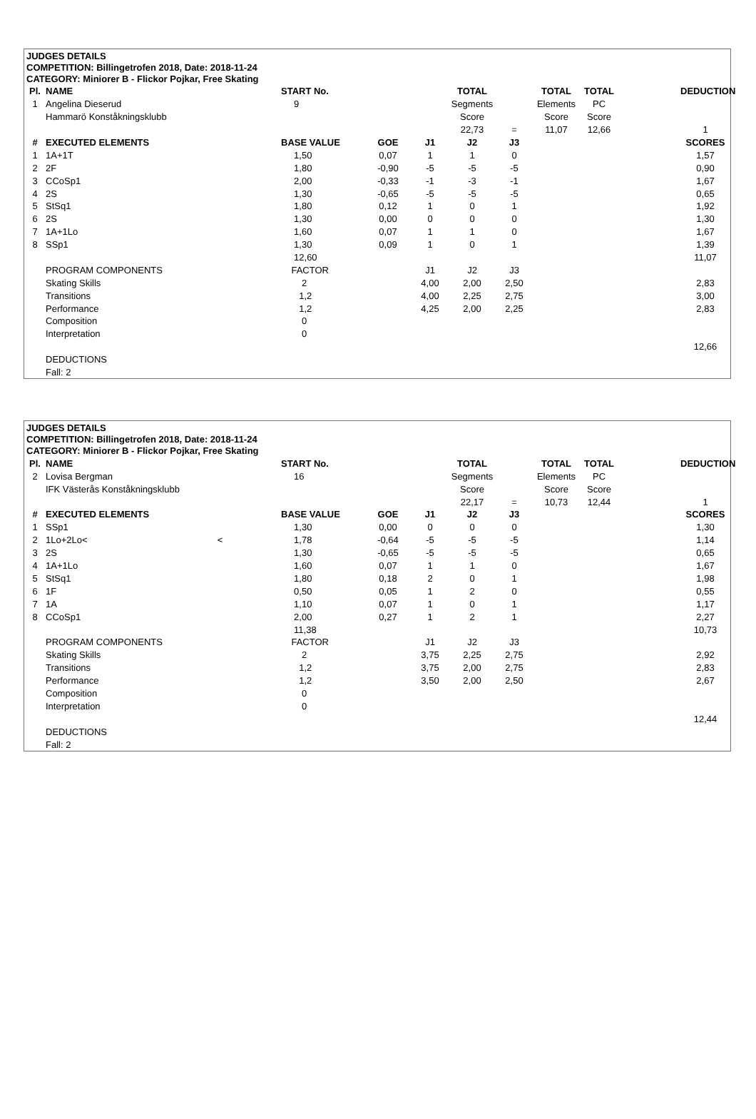JUDGES DETAILS
COMPETITION: Billingetrofen 2018, Date: 2018-11-24
CATEGORY: Miniorer B - Flickor Pojkar, Free Skating
| Pl. | NAME | | START No. | | | TOTAL | | TOTAL | TOTAL | | DEDUCTION |
| 1 | Angelina Dieserud | | 9 | | | Segments | | Elements | PC | | |
| | Hammarö Konståkningsklubb | | | | | Score | | Score | Score | | |
| | | | | | | 22,73 | = | 11,07 | 12,66 | | 1 |
| # | EXECUTED ELEMENTS | | BASE VALUE | GOE | J1 | J2 | J3 | | | | SCORES |
| 1 | 1A+1T | | 1,50 | 0,07 | 1 | 1 | 0 | | | | 1,57 |
| 2 | 2F | | 1,80 | -0,90 | -5 | -5 | -5 | | | | 0,90 |
| 3 | CCoSp1 | | 2,00 | -0,33 | -1 | -3 | -1 | | | | 1,67 |
| 4 | 2S | | 1,30 | -0,65 | -5 | -5 | -5 | | | | 0,65 |
| 5 | StSq1 | | 1,80 | 0,12 | 1 | 0 | 1 | | | | 1,92 |
| 6 | 2S | | 1,30 | 0,00 | 0 | 0 | 0 | | | | 1,30 |
| 7 | 1A+1Lo | | 1,60 | 0,07 | 1 | 1 | 0 | | | | 1,67 |
| 8 | SSp1 | | 1,30 | 0,09 | 1 | 0 | 1 | | | | 1,39 |
| | | | 12,60 | | | | | | | | 11,07 |
| | PROGRAM COMPONENTS | | FACTOR | | J1 | J2 | J3 | | | | |
| | Skating Skills | | 2 | | 4,00 | 2,00 | 2,50 | | | | 2,83 |
| | Transitions | | 1,2 | | 4,00 | 2,25 | 2,75 | | | | 3,00 |
| | Performance | | 1,2 | | 4,25 | 2,00 | 2,25 | | | | 2,83 |
| | Composition | | 0 | | | | | | | | |
| | Interpretation | | 0 | | | | | | | | |
| | | | | | | | | | | | 12,66 |
| | DEDUCTIONS | | | | | | | | | | |
| | Fall: 2 | | | | | | | | | | |
JUDGES DETAILS
COMPETITION: Billingetrofen 2018, Date: 2018-11-24
CATEGORY: Miniorer B - Flickor Pojkar, Free Skating
| Pl. | NAME | | START No. | | | TOTAL | | TOTAL | TOTAL | | DEDUCTION |
| 2 | Lovisa Bergman | | 16 | | | Segments | | Elements | PC | | |
| | IFK Västerås Konståkningsklubb | | | | | Score | | Score | Score | | |
| | | | | | | 22,17 | = | 10,73 | 12,44 | | 1 |
| # | EXECUTED ELEMENTS | | BASE VALUE | GOE | J1 | J2 | J3 | | | | SCORES |
| 1 | SSp1 | | 1,30 | 0,00 | 0 | 0 | 0 | | | | 1,30 |
| 2 | 1Lo+2Lo< | < | 1,78 | -0,64 | -5 | -5 | -5 | | | | 1,14 |
| 3 | 2S | | 1,30 | -0,65 | -5 | -5 | -5 | | | | 0,65 |
| 4 | 1A+1Lo | | 1,60 | 0,07 | 1 | 1 | 0 | | | | 1,67 |
| 5 | StSq1 | | 1,80 | 0,18 | 2 | 0 | 1 | | | | 1,98 |
| 6 | 1F | | 0,50 | 0,05 | 1 | 2 | 0 | | | | 0,55 |
| 7 | 1A | | 1,10 | 0,07 | 1 | 0 | 1 | | | | 1,17 |
| 8 | CCoSp1 | | 2,00 | 0,27 | 1 | 2 | 1 | | | | 2,27 |
| | | | 11,38 | | | | | | | | 10,73 |
| | PROGRAM COMPONENTS | | FACTOR | | J1 | J2 | J3 | | | | |
| | Skating Skills | | 2 | | 3,75 | 2,25 | 2,75 | | | | 2,92 |
| | Transitions | | 1,2 | | 3,75 | 2,00 | 2,75 | | | | 2,83 |
| | Performance | | 1,2 | | 3,50 | 2,00 | 2,50 | | | | 2,67 |
| | Composition | | 0 | | | | | | | | |
| | Interpretation | | 0 | | | | | | | | |
| | | | | | | | | | | | 12,44 |
| | DEDUCTIONS | | | | | | | | | | |
| | Fall: 2 | | | | | | | | | | |